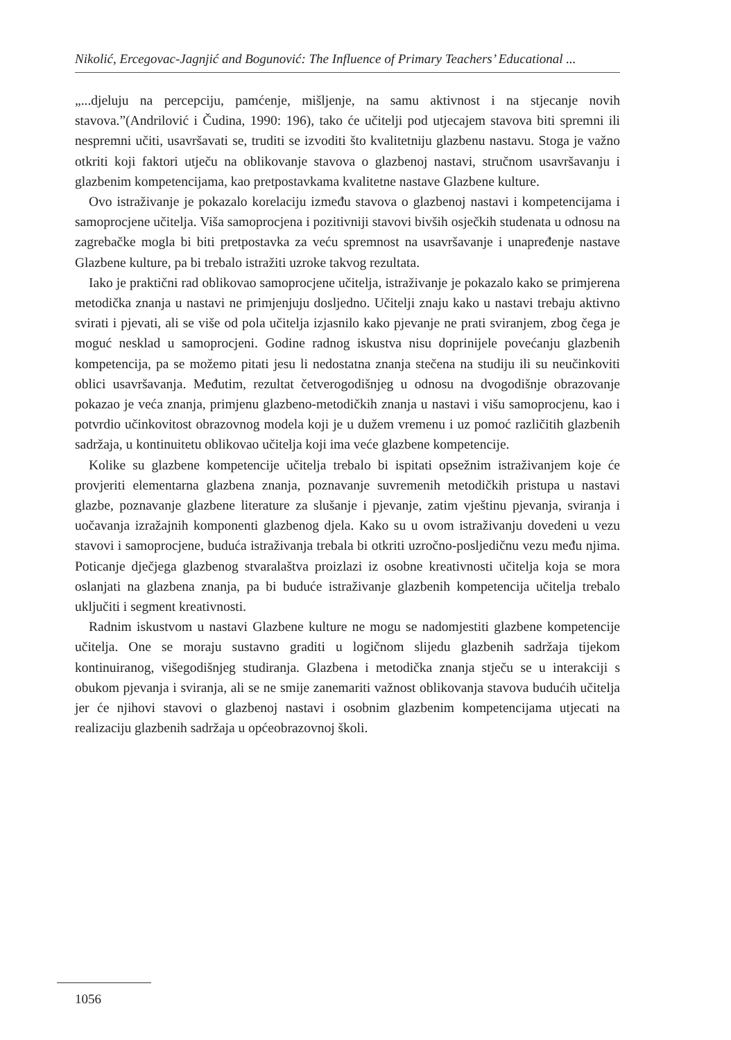Nikolić, Ercegovac-Jagnjić and Bogunović: The Influence of Primary Teachers’ Educational ...
„...djeluju na percepciju, pamćenje, mišljenje, na samu aktivnost i na stjecanje novih stavova.”(Andrilović i Čudina, 1990: 196), tako će učitelji pod utjecajem stavova biti spremni ili nespremni učiti, usavršavati se, truditi se izvoditi što kvalitetniju glazbenu nastavu. Stoga je važno otkriti koji faktori utječu na oblikovanje stavova o glazbenoj nastavi, stručnom usavršavanju i glazbenim kompetencijama, kao pretpostavkama kvalitetne nastave Glazbene kulture.
Ovo istraživanje je pokazalo korelaciju između stavova o glazbenoj nastavi i kompetencijama i samoprocjene učitelja. Viša samoprocjena i pozitivniji stavovi bivših osječkih studenata u odnosu na zagrebačke mogla bi biti pretpostavka za veću spremnost na usavršavanje i unapređenje nastave Glazbene kulture, pa bi trebalo istražiti uzroke takvog rezultata.
Iako je praktični rad oblikovao samoprocjene učitelja, istraživanje je pokazalo kako se primjerena metodička znanja u nastavi ne primjenjuju dosljedno. Učitelji znaju kako u nastavi trebaju aktivno svirati i pjevati, ali se više od pola učitelja izjasnilo kako pjevanje ne prati sviranjem, zbog čega je moguć nesklad u samoprocjeni. Godine radnog iskustva nisu doprinijele povećanju glazbenih kompetencija, pa se možemo pitati jesu li nedostatna znanja stečena na studiju ili su neučinkoviti oblici usavršavanja. Međutim, rezultat četverogodišnjeg u odnosu na dvogodišnje obrazovanje pokazao je veća znanja, primjenu glazbeno-metodičkih znanja u nastavi i višu samoprocjenu, kao i potvrdio učinkovitost obrazovnog modela koji je u dužem vremenu i uz pomoć različitih glazbenih sadržaja, u kontinuitetu oblikovao učitelja koji ima veće glazbene kompetencije.
Kolike su glazbene kompetencije učitelja trebalo bi ispitati opsežnim istraživanjem koje će provjeriti elementarna glazbena znanja, poznavanje suvremenih metodičkih pristupa u nastavi glazbe, poznavanje glazbene literature za slušanje i pjevanje, zatim vještinu pjevanja, sviranja i uočavanja izražajnih komponenti glazbenog djela. Kako su u ovom istraživanju dovedeni u vezu stavovi i samoprocjene, buduća istraživanja trebala bi otkriti uzročno-posljedičnu vezu među njima. Poticanje dječjega glazbenog stvaralaštva proizlazi iz osobne kreativnosti učitelja koja se mora oslanjati na glazbena znanja, pa bi buduće istraživanje glazbenih kompetencija učitelja trebalo uključiti i segment kreativnosti.
Radnim iskustvom u nastavi Glazbene kulture ne mogu se nadomjestiti glazbene kompetencije učitelja. One se moraju sustavno graditi u logičnom slijedu glazbenih sadržaja tijekom kontinuiranog, višegodišnjeg studiranja. Glazbena i metodička znanja stječu se u interakciji s obukom pjevanja i sviranja, ali se ne smije zanemariti važnost oblikovanja stavova budućih učitelja jer će njihovi stavovi o glazbenoj nastavi i osobnim glazbenim kompetencijama utjecati na realizaciju glazbenih sadržaja u općeobrazovnoj školi.
1056